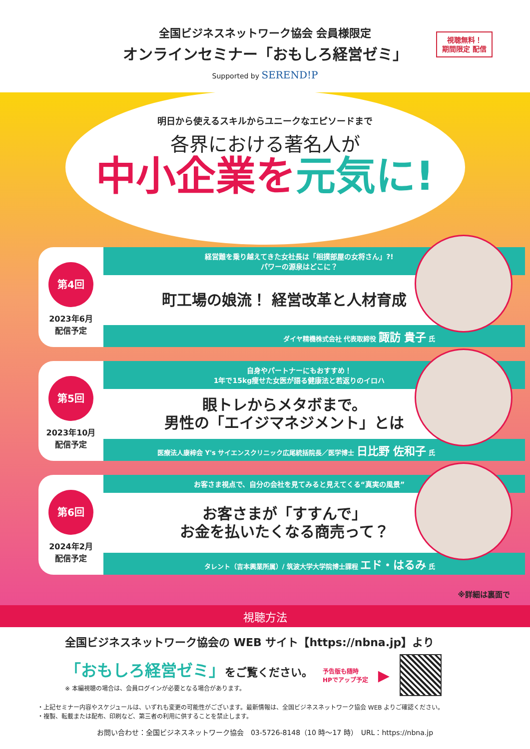全国ビジネスネットワーク協会 会員様限定
オンラインセミナー「おもしろ経営ゼミ」
Supported by SEREND!P
視聴無料！
期間限定 配信
明日から使えるスキルからユニークなエピソードまで
各界における著名人が
中小企業を元気に!
第4回
2023年6月
配信予定
経営難を乗り越えてきた女社長は「相撲部屋の女将さん」?!
パワーの源泉はどこに？
町工場の娘流！ 経営改革と人材育成
ダイヤ精機株式会社 代表取締役 諏訪 貴子 氏
第5回
2023年10月
配信予定
自身やパートナーにもおすすめ！
1年で15kg痩せた女医が語る健康法と若返りのイロハ
眼トレからメタボまで。
男性の「エイジマネジメント」とは
医療法人康梓会 Y's サイエンスクリニック広尾統括院長／医学博士 日比野 佐和子 氏
第6回
2024年2月
配信予定
お客さま視点で、自分の会社を見てみると見えてくる“真実の風景”
お客さまが「すすんで」
お金を払いたくなる商売って？
タレント（吉本興業所属）/ 筑波大学大学院博士課程 エド・はるみ 氏
※詳細は裏面で
視聴方法
全国ビジネスネットワーク協会の WEB サイト【https://nbna.jp】より
「おもしろ経営ゼミ」をご覧ください。
※ 本編視聴の場合は、会員ログインが必要となる場合があります。
予告版も随時
HPでアップ予定
▶
・上記セミナー内容やスケジュールは、いずれも変更の可能性がございます。最新情報は、全国ビジネスネットワーク協会 WEB よりご確認ください。
・複製、転載または配布、印刷など、第三者の利用に供することを禁止します。
お問い合わせ：全国ビジネスネットワーク協会　03-5726-8148（10 時～17 時）　URL：https://nbna.jp